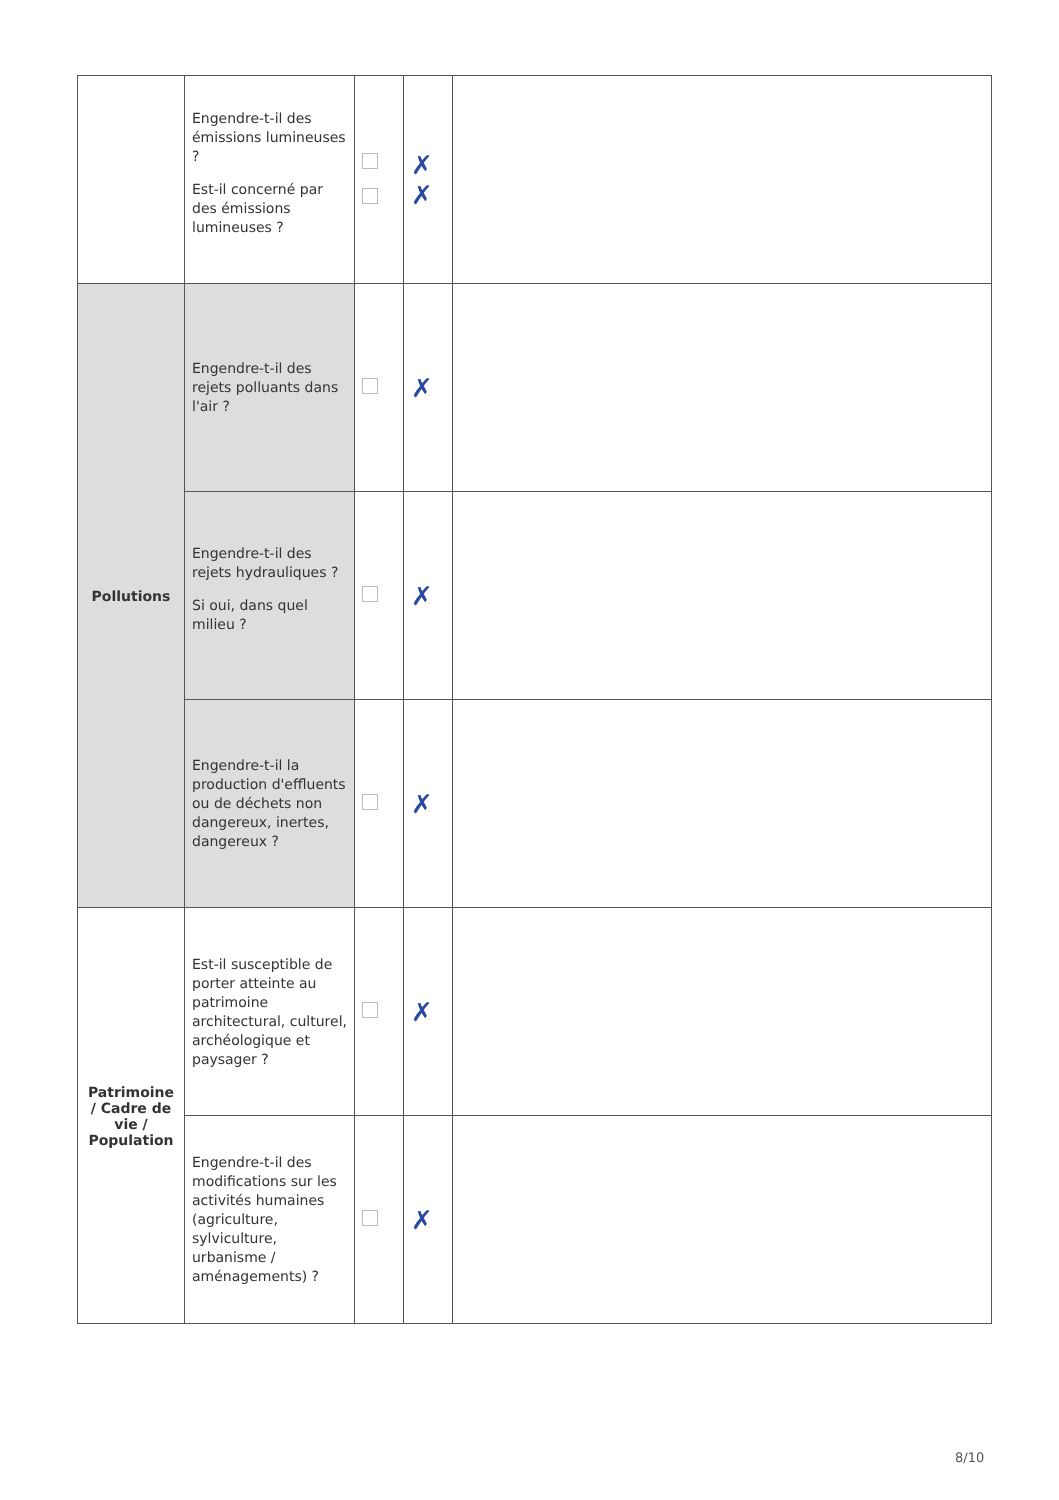| | Engendre-t-il des émissions lumineuses ? Est-il concerné par des émissions lumineuses ? | | ✗ ✗ | |
| Pollutions | Engendre-t-il des rejets polluants dans l'air ? | | ✗ | |
| | Engendre-t-il des rejets hydrauliques ? Si oui, dans quel milieu ? | | ✗ | |
| | Engendre-t-il la production d'effluents ou de déchets non dangereux, inertes, dangereux ? | | ✗ | |
| Patrimoine / Cadre de vie / Population | Est-il susceptible de porter atteinte au patrimoine architectural, culturel, archéologique et paysager ? | | ✗ | |
| | Engendre-t-il des modifications sur les activités humaines (agriculture, sylviculture, urbanisme / aménagements) ? | | ✗ | |
8/10